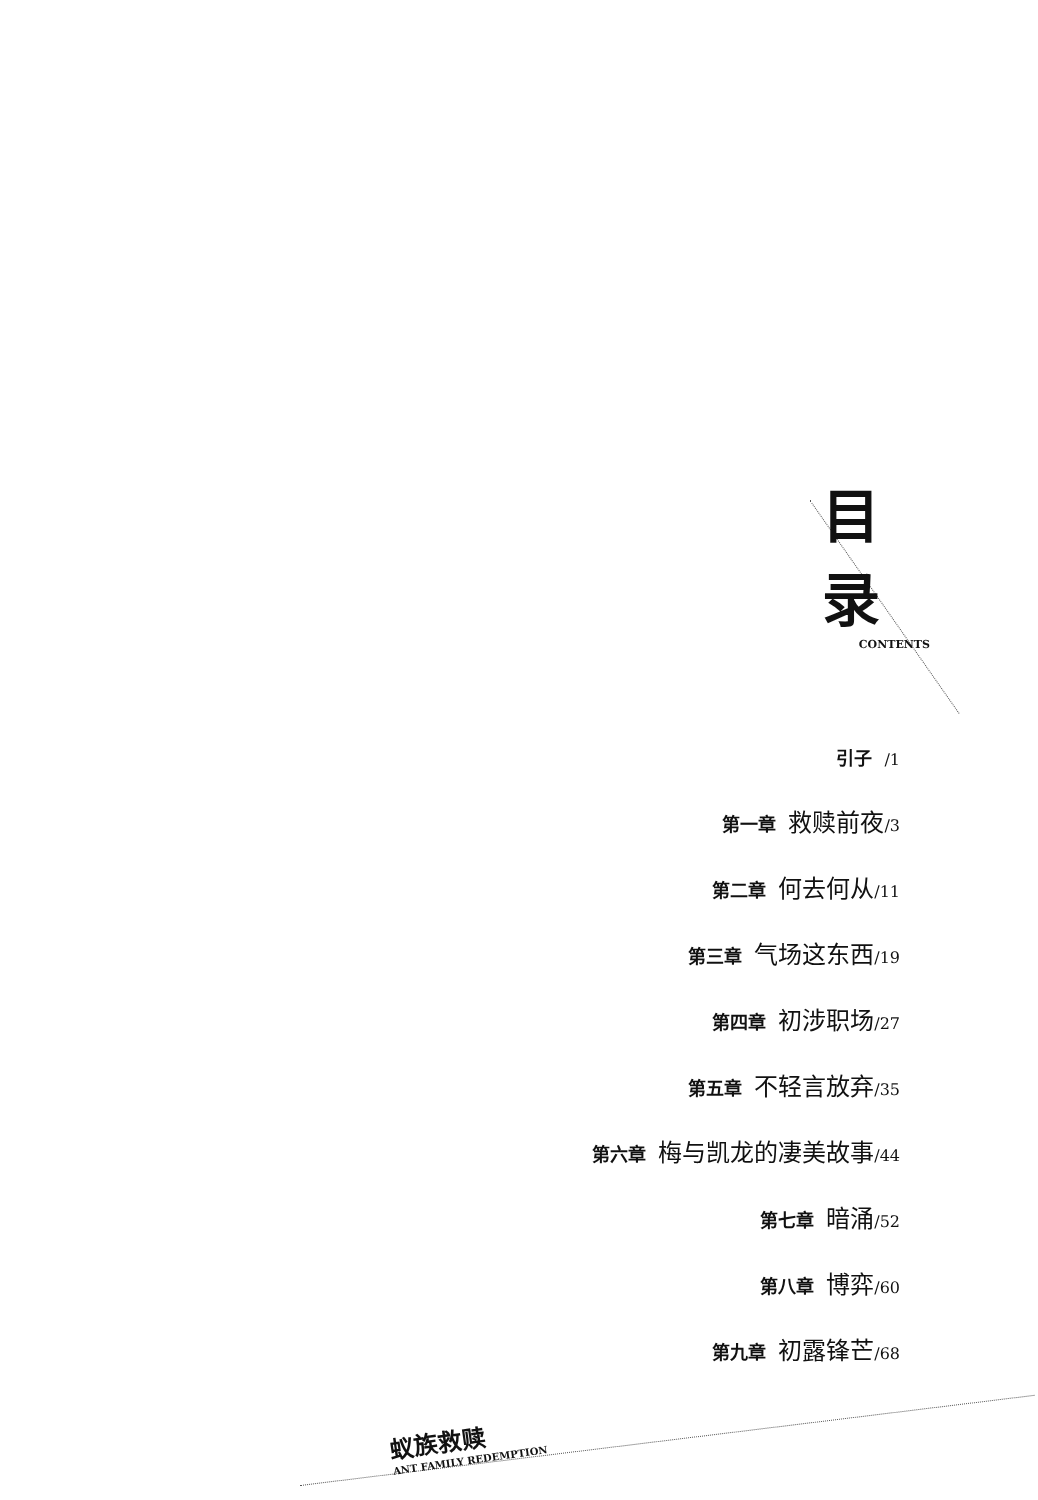目录
CONTENTS
引子 /1
第一章 救赎前夜/3
第二章 何去何从/11
第三章 气场这东西/19
第四章 初涉职场/27
第五章 不轻言放弃/35
第六章 梅与凯龙的凄美故事/44
第七章 暗涌/52
第八章 博弈/60
第九章 初露锋芒/68
蚁族救赎
ANT FAMILY REDEMPTION